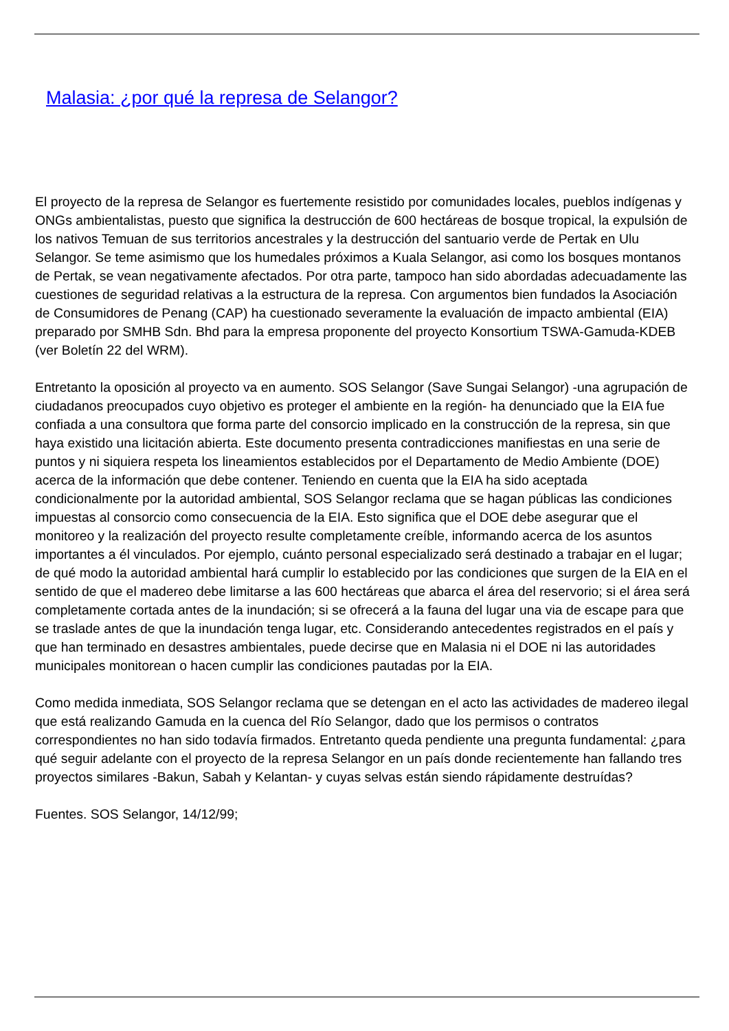Malasia: ¿por qué la represa de Selangor?
El proyecto de la represa de Selangor es fuertemente resistido por comunidades locales, pueblos indígenas y ONGs ambientalistas, puesto que significa la destrucción de 600 hectáreas de bosque tropical, la expulsión de los nativos Temuan de sus territorios ancestrales y la destrucción del santuario verde de Pertak en Ulu Selangor. Se teme asimismo que los humedales próximos a Kuala Selangor, asi como los bosques montanos de Pertak, se vean negativamente afectados. Por otra parte, tampoco han sido abordadas adecuadamente las cuestiones de seguridad relativas a la estructura de la represa. Con argumentos bien fundados la Asociación de Consumidores de Penang (CAP) ha cuestionado severamente la evaluación de impacto ambiental (EIA) preparado por SMHB Sdn. Bhd para la empresa proponente del proyecto Konsortium TSWA-Gamuda-KDEB (ver Boletín 22 del WRM).
Entretanto la oposición al proyecto va en aumento. SOS Selangor (Save Sungai Selangor) -una agrupación de ciudadanos preocupados cuyo objetivo es proteger el ambiente en la región- ha denunciado que la EIA fue confiada a una consultora que forma parte del consorcio implicado en la construcción de la represa, sin que haya existido una licitación abierta. Este documento presenta contradicciones manifiestas en una serie de puntos y ni siquiera respeta los lineamientos establecidos por el Departamento de Medio Ambiente (DOE) acerca de la información que debe contener. Teniendo en cuenta que la EIA ha sido aceptada condicionalmente por la autoridad ambiental, SOS Selangor reclama que se hagan públicas las condiciones impuestas al consorcio como consecuencia de la EIA. Esto significa que el DOE debe asegurar que el monitoreo y la realización del proyecto resulte completamente creíble, informando acerca de los asuntos importantes a él vinculados. Por ejemplo, cuánto personal especializado será destinado a trabajar en el lugar; de qué modo la autoridad ambiental hará cumplir lo establecido por las condiciones que surgen de la EIA en el sentido de que el madereo debe limitarse a las 600 hectáreas que abarca el área del reservorio; si el área será completamente cortada antes de la inundación; si se ofrecerá a la fauna del lugar una via de escape para que se traslade antes de que la inundación tenga lugar, etc. Considerando antecedentes registrados en el país y que han terminado en desastres ambientales, puede decirse que en Malasia ni el DOE ni las autoridades municipales monitorean o hacen cumplir las condiciones pautadas por la EIA.
Como medida inmediata, SOS Selangor reclama que se detengan en el acto las actividades de madereo ilegal que está realizando Gamuda en la cuenca del Río Selangor, dado que los permisos o contratos correspondientes no han sido todavía firmados. Entretanto queda pendiente una pregunta fundamental: ¿para qué seguir adelante con el proyecto de la represa Selangor en un país donde recientemente han fallando tres proyectos similares -Bakun, Sabah y Kelantan- y cuyas selvas están siendo rápidamente destruídas?
Fuentes. SOS Selangor, 14/12/99;